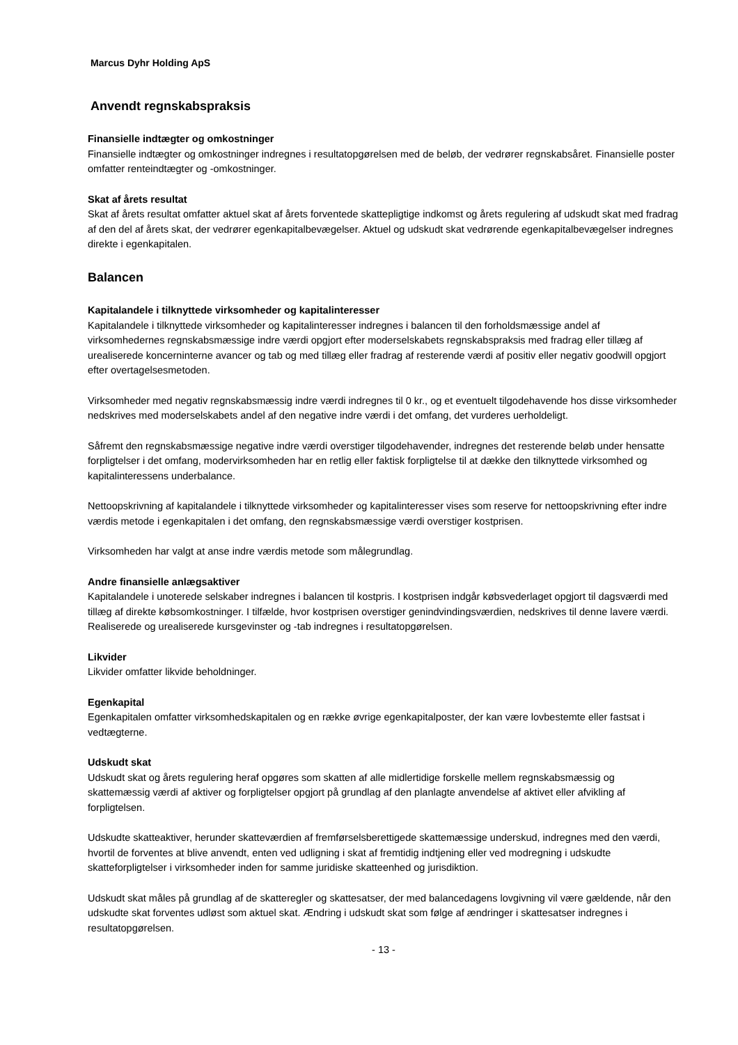Marcus Dyhr Holding ApS
Anvendt regnskabspraksis
Finansielle indtægter og omkostninger
Finansielle indtægter og omkostninger indregnes i resultatopgørelsen med de beløb, der vedrører regnskabsåret. Finansielle poster omfatter renteindtægter og -omkostninger.
Skat af årets resultat
Skat af årets resultat omfatter aktuel skat af årets forventede skattepligtige indkomst og årets regulering af udskudt skat med fradrag af den del af årets skat, der vedrører egenkapitalbevægelser. Aktuel og udskudt skat vedrørende egenkapitalbevægelser indregnes direkte i egenkapitalen.
Balancen
Kapitalandele i tilknyttede virksomheder og kapitalinteresser
Kapitalandele i tilknyttede virksomheder og kapitalinteresser indregnes i balancen til den forholdsmæssige andel af virksomhedernes regnskabsmæssige indre værdi opgjort efter moderselskabets regnskabspraksis med fradrag eller tillæg af urealiserede koncerninterne avancer og tab og med tillæg eller fradrag af resterende værdi af positiv eller negativ goodwill opgjort efter overtagelsesmetoden.
Virksomheder med negativ regnskabsmæssig indre værdi indregnes til 0 kr., og et eventuelt tilgodehavende hos disse virksomheder nedskrives med moderselskabets andel af den negative indre værdi i det omfang, det vurderes uerholdeligt.
Såfremt den regnskabsmæssige negative indre værdi overstiger tilgodehavender, indregnes det resterende beløb under hensatte forpligtelser i det omfang, modervirksomheden har en retlig eller faktisk forpligtelse til at dække den tilknyttede virksomhed og kapitalinteressens underbalance.
Nettoopskrivning af kapitalandele i tilknyttede virksomheder og kapitalinteresser vises som reserve for nettoopskrivning efter indre værdis metode i egenkapitalen i det omfang, den regnskabsmæssige værdi overstiger kostprisen.
Virksomheden har valgt at anse indre værdis metode som målegrundlag.
Andre finansielle anlægsaktiver
Kapitalandele i unoterede selskaber indregnes i balancen til kostpris. I kostprisen indgår købsvederlaget opgjort til dagsværdi med tillæg af direkte købsomkostninger. I tilfælde, hvor kostprisen overstiger genindvindingsværdien, nedskrives til denne lavere værdi. Realiserede og urealiserede kursgevinster og -tab indregnes i resultatopgørelsen.
Likvider
Likvider omfatter likvide beholdninger.
Egenkapital
Egenkapitalen omfatter virksomhedskapitalen og en række øvrige egenkapitalposter, der kan være lovbestemte eller fastsat i vedtægterne.
Udskudt skat
Udskudt skat og årets regulering heraf opgøres som skatten af alle midlertidige forskelle mellem regnskabsmæssig og skattemæssig værdi af aktiver og forpligtelser opgjort på grundlag af den planlagte anvendelse af aktivet eller afvikling af forpligtelsen.
Udskudte skatteaktiver, herunder skatteværdien af fremførselsberettigede skattemæssige underskud, indregnes med den værdi, hvortil de forventes at blive anvendt, enten ved udligning i skat af fremtidig indtjening eller ved modregning i udskudte skatteforpligtelser i virksomheder inden for samme juridiske skatteenhed og jurisdiktion.
Udskudt skat måles på grundlag af de skatteregler og skattesatser, der med balancedagens lovgivning vil være gældende, når den udskudte skat forventes udløst som aktuel skat. Ændring i udskudt skat som følge af ændringer i skattesatser indregnes i resultatopgørelsen.
- 13 -